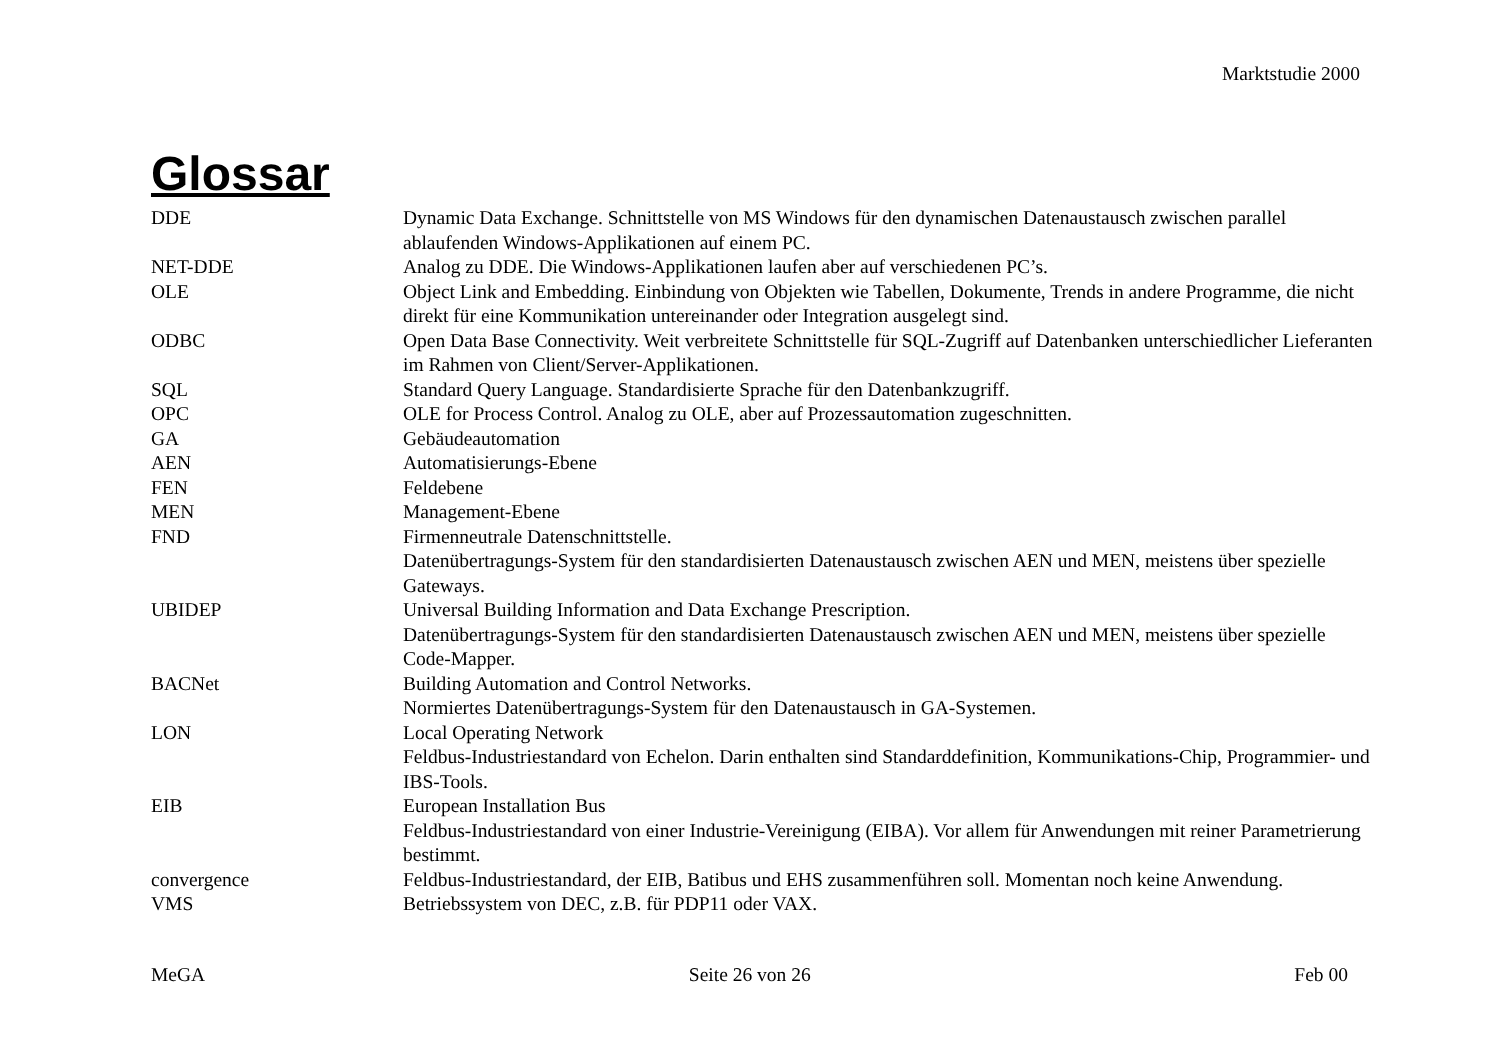Marktstudie 2000
Glossar
| DDE | Dynamic Data Exchange. Schnittstelle von MS Windows für den dynamischen Datenaustausch zwischen parallel ablaufenden Windows-Applikationen auf einem PC. |
| NET-DDE | Analog zu DDE. Die Windows-Applikationen laufen aber auf verschiedenen PC’s. |
| OLE | Object Link and Embedding. Einbindung von Objekten wie Tabellen, Dokumente, Trends in andere Programme, die nicht direkt für eine Kommunikation untereinander oder Integration ausgelegt sind. |
| ODBC | Open Data Base Connectivity. Weit verbreitete Schnittstelle für SQL-Zugriff auf Datenbanken unterschiedlicher Lieferanten im Rahmen von Client/Server-Applikationen. |
| SQL | Standard Query Language. Standardisierte Sprache für den Datenbankzugriff. |
| OPC | OLE for Process Control. Analog zu OLE, aber auf Prozessautomation zugeschnitten. |
| GA | Gebäudeautomation |
| AEN | Automatisierungs-Ebene |
| FEN | Feldebene |
| MEN | Management-Ebene |
| FND | Firmenneutrale Datenschnittstelle. Datenübertragungs-System für den standardisierten Datenaustausch zwischen AEN und MEN, meistens über spezielle Gateways. |
| UBIDEP | Universal Building Information and Data Exchange Prescription. Datenübertragungs-System für den standardisierten Datenaustausch zwischen AEN und MEN, meistens über spezielle Code-Mapper. |
| BACNet | Building Automation and Control Networks. Normiertes Datenübertragungs-System für den Datenaustausch in GA-Systemen. |
| LON | Local Operating Network Feldbus-Industriestandard von Echelon. Darin enthalten sind Standarddefinition, Kommunikations-Chip, Programmier- und IBS-Tools. |
| EIB | European Installation Bus Feldbus-Industriestandard von einer Industrie-Vereinigung (EIBA). Vor allem für Anwendungen mit reiner Parametrierung bestimmt. |
| convergence | Feldbus-Industriestandard, der EIB, Batibus und EHS zusammenführen soll. Momentan noch keine Anwendung. |
| VMS | Betriebssystem von DEC, z.B. für PDP11 oder VAX. |
MeGA Seite 26 von 26 Feb 00